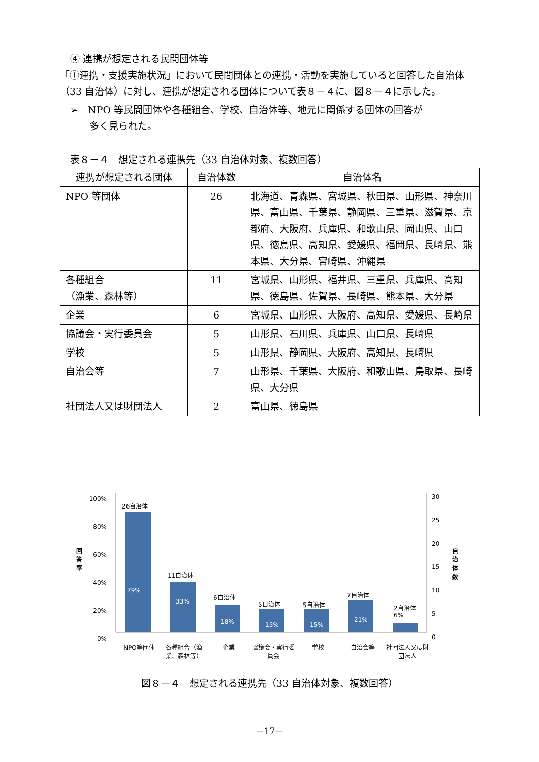④ 連携が想定される民間団体等
「①連携・支援実施状況」において民間団体との連携・活動を実施していると回答した自治体（33 自治体）に対し、連携が想定される団体について表８－４に、図８－４に示した。
➢　NPO 等民間団体や各種組合、学校、自治体等、地元に関係する団体の回答が
　　多く見られた。
表８－４　想定される連携先（33 自治体対象、複数回答）
| 連携が想定される団体 | 自治体数 | 自治体名 |
| --- | --- | --- |
| NPO 等団体 | 26 | 北海道、青森県、宮城県、秋田県、山形県、神奈川県、富山県、千葉県、静岡県、三重県、滋賀県、京都府、大阪府、兵庫県、和歌山県、岡山県、山口県、徳島県、高知県、愛媛県、福岡県、長崎県、熊本県、大分県、宮崎県、沖縄県 |
| 各種組合 （漁業、森林等） | 11 | 宮城県、山形県、福井県、三重県、兵庫県、高知県、徳島県、佐賀県、長崎県、熊本県、大分県 |
| 企業 | 6 | 宮城県、山形県、大阪府、高知県、愛媛県、長崎県 |
| 協議会・実行委員会 | 5 | 山形県、石川県、兵庫県、山口県、長崎県 |
| 学校 | 5 | 山形県、静岡県、大阪府、高知県、長崎県 |
| 自治会等 | 7 | 山形県、千葉県、大阪府、和歌山県、鳥取県、長崎県、大分県 |
| 社団法人又は財団法人 | 2 | 富山県、徳島県 |
100%
80%
60%
40%
20%
0%
30
25
20
15
10
5
0
回答率
自治体数
26自治体
79%
11自治体
33%
6自治体
18%
5自治体
15%
5自治体
15%
7自治体
21%
2自治体
6%
NPO等団体 各種組合（漁業、森林等）
企業 協議会・実行委員会
学校 自治会等 社団法人又は財団法人
図８－４　想定される連携先（33 自治体対象、複数回答）
－17－